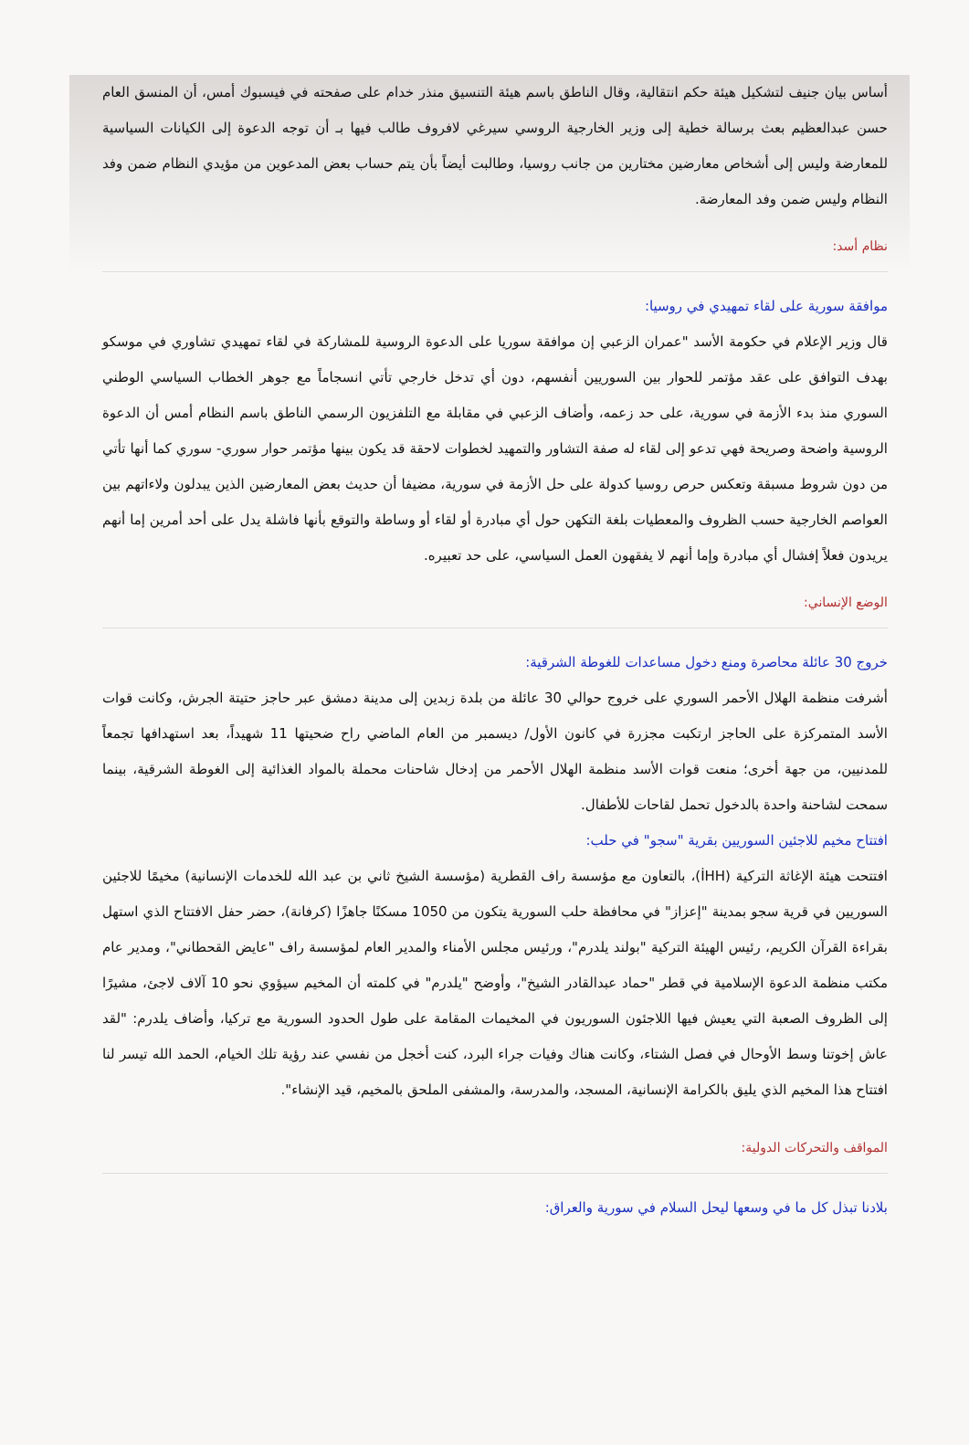أساس بيان جنيف لتشكيل هيئة حكم انتقالية، وقال الناطق باسم هيئة التنسيق منذر خدام على صفحته في فيسبوك أمس، أن المنسق العام حسن عبدالعظيم بعث برسالة خطية إلى وزير الخارجية الروسي سيرغي لافروف طالب فيها بـ أن توجه الدعوة إلى الكيانات السياسية للمعارضة وليس إلى أشخاص معارضين مختارين من جانب روسيا، وطالبت أيضاً بأن يتم حساب بعض المدعوين من مؤيدي النظام ضمن وفد النظام وليس ضمن وفد المعارضة.
نظام أسد:
موافقة سورية على لقاء تمهيدي في روسيا:
قال وزير الإعلام في حكومة الأسد "عمران الزعبي إن موافقة سوريا على الدعوة الروسية للمشاركة في لقاء تمهيدي تشاوري في موسكو بهدف التوافق على عقد مؤتمر للحوار بين السوريين أنفسهم، دون أي تدخل خارجي تأتي انسجاماً مع جوهر الخطاب السياسي الوطني السوري منذ بدء الأزمة في سورية، على حد زعمه، وأضاف الزعبي في مقابلة مع التلفزيون الرسمي الناطق باسم النظام أمس أن الدعوة الروسية واضحة وصريحة فهي تدعو إلى لقاء له صفة التشاور والتمهيد لخطوات لاحقة قد يكون بينها مؤتمر حوار سوري- سوري كما أنها تأتي من دون شروط مسبقة وتعكس حرص روسيا كدولة على حل الأزمة في سورية، مضيفا أن حديث بعض المعارضين الذين يبدلون ولاءاتهم بين العواصم الخارجية حسب الظروف والمعطيات بلغة التكهن حول أي مبادرة أو لقاء أو وساطة والتوقع بأنها فاشلة يدل على أحد أمرين إما أنهم يريدون فعلاً إفشال أي مبادرة وإما أنهم لا يفقهون العمل السياسي، على حد تعبيره.
الوضع الإنساني:
خروج 30 عائلة محاصرة ومنع دخول مساعدات للغوطة الشرقية:
أشرفت منظمة الهلال الأحمر السوري على خروج حوالي 30 عائلة من بلدة زبدين إلى مدينة دمشق عبر حاجز حتيتة الجرش، وكانت قوات الأسد المتمركزة على الحاجز ارتكبت مجزرة في كانون الأول/ ديسمبر من العام الماضي راح ضحيتها 11 شهيداً، بعد استهدافها تجمعاً للمدنيين، من جهة أخرى؛ منعت قوات الأسد منظمة الهلال الأحمر من إدخال شاحنات محملة بالمواد الغذائية إلى الغوطة الشرقية، بينما سمحت لشاحنة واحدة بالدخول تحمل لقاحات للأطفال.
افتتاح مخيم للاجئين السوريين بقرية "سجو" في حلب:
افتتحت هيئة الإغاثة التركية (İHH)، بالتعاون مع مؤسسة راف القطرية (مؤسسة الشيخ ثاني بن عبد الله للخدمات الإنسانية) مخيمًا للاجئين السوريين في قرية سجو بمدينة "إعزاز" في محافظة حلب السورية يتكون من 1050 مسكنًا جاهزًا (كرفانة)، حضر حفل الافتتاح الذي استهل بقراءة القرآن الكريم، رئيس الهيئة التركية "بولند يلدرم"، ورئيس مجلس الأمناء والمدير العام لمؤسسة راف "عايض القحطاني"، ومدير عام مكتب منظمة الدعوة الإسلامية في قطر "حماد عبدالقادر الشيخ"، وأوضح "يلدرم" في كلمته أن المخيم سيؤوي نحو 10 آلاف لاجئ، مشيرًا إلى الظروف الصعبة التي يعيش فيها اللاجئون السوريون في المخيمات المقامة على طول الحدود السورية مع تركيا، وأضاف يلدرم: "لقد عاش إخوتنا وسط الأوحال في فصل الشتاء، وكانت هناك وفيات جراء البرد، كنت أخجل من نفسي عند رؤية تلك الخيام، الحمد الله تيسر لنا افتتاح هذا المخيم الذي يليق بالكرامة الإنسانية، المسجد، والمدرسة، والمشفى الملحق بالمخيم، قيد الإنشاء".
المواقف والتحركات الدولية:
بلادنا تبذل كل ما في وسعها ليحل السلام في سورية والعراق: